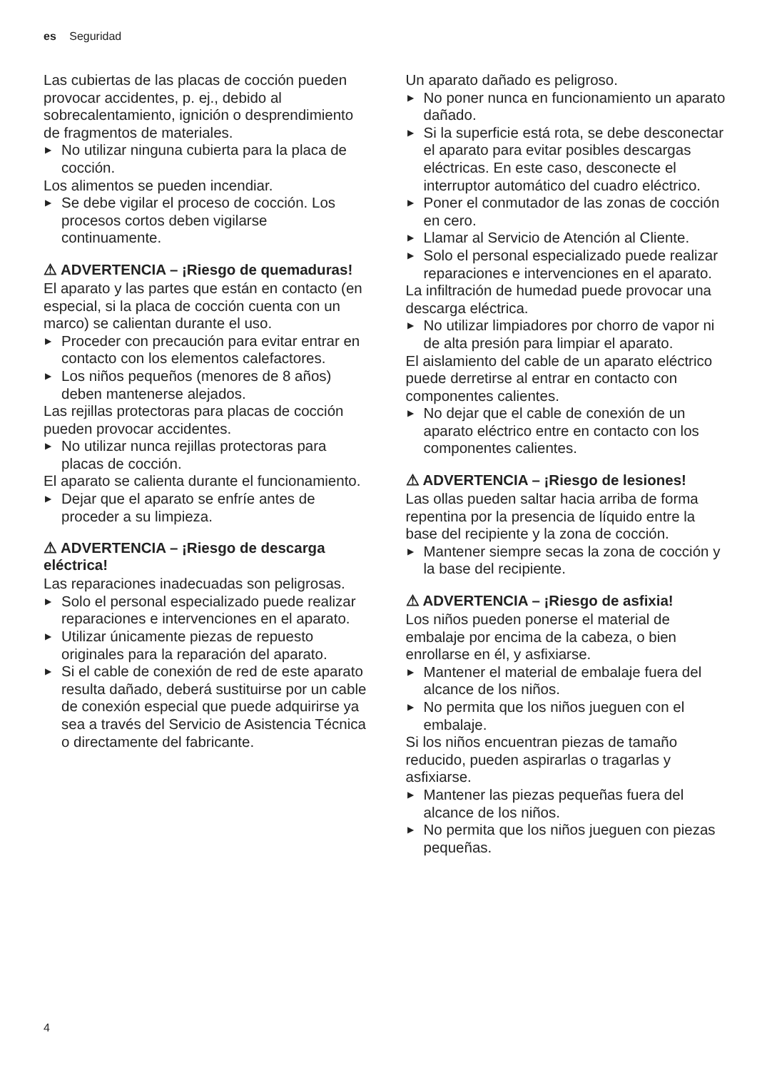es Seguridad
Las cubiertas de las placas de cocción pueden provocar accidentes, p. ej., debido al sobrecalentamiento, ignición o desprendimiento de fragmentos de materiales.
▶ No utilizar ninguna cubierta para la placa de cocción.
Los alimentos se pueden incendiar.
▶ Se debe vigilar el proceso de cocción. Los procesos cortos deben vigilarse continuamente.
⚠ ADVERTENCIA – ¡Riesgo de quemaduras!
El aparato y las partes que están en contacto (en especial, si la placa de cocción cuenta con un marco) se calientan durante el uso.
▶ Proceder con precaución para evitar entrar en contacto con los elementos calefactores.
▶ Los niños pequeños (menores de 8 años) deben mantenerse alejados.
Las rejillas protectoras para placas de cocción pueden provocar accidentes.
▶ No utilizar nunca rejillas protectoras para placas de cocción.
El aparato se calienta durante el funcionamiento.
▶ Dejar que el aparato se enfríe antes de proceder a su limpieza.
⚠ ADVERTENCIA – ¡Riesgo de descarga eléctrica!
Las reparaciones inadecuadas son peligrosas.
▶ Solo el personal especializado puede realizar reparaciones e intervenciones en el aparato.
▶ Utilizar únicamente piezas de repuesto originales para la reparación del aparato.
▶ Si el cable de conexión de red de este aparato resulta dañado, deberá sustituirse por un cable de conexión especial que puede adquirirse ya sea a través del Servicio de Asistencia Técnica o directamente del fabricante.
Un aparato dañado es peligroso.
▶ No poner nunca en funcionamiento un aparato dañado.
▶ Si la superficie está rota, se debe desconectar el aparato para evitar posibles descargas eléctricas. En este caso, desconecte el interruptor automático del cuadro eléctrico.
▶ Poner el conmutador de las zonas de cocción en cero.
▶ Llamar al Servicio de Atención al Cliente.
▶ Solo el personal especializado puede realizar reparaciones e intervenciones en el aparato.
La infiltración de humedad puede provocar una descarga eléctrica.
▶ No utilizar limpiadores por chorro de vapor ni de alta presión para limpiar el aparato.
El aislamiento del cable de un aparato eléctrico puede derretirse al entrar en contacto con componentes calientes.
▶ No dejar que el cable de conexión de un aparato eléctrico entre en contacto con los componentes calientes.
⚠ ADVERTENCIA – ¡Riesgo de lesiones!
Las ollas pueden saltar hacia arriba de forma repentina por la presencia de líquido entre la base del recipiente y la zona de cocción.
▶ Mantener siempre secas la zona de cocción y la base del recipiente.
⚠ ADVERTENCIA – ¡Riesgo de asfixia!
Los niños pueden ponerse el material de embalaje por encima de la cabeza, o bien enrollarse en él, y asfixiarse.
▶ Mantener el material de embalaje fuera del alcance de los niños.
▶ No permita que los niños jueguen con el embalaje.
Si los niños encuentran piezas de tamaño reducido, pueden aspirarlas o tragarlas y asfixiarse.
▶ Mantener las piezas pequeñas fuera del alcance de los niños.
▶ No permita que los niños jueguen con piezas pequeñas.
4